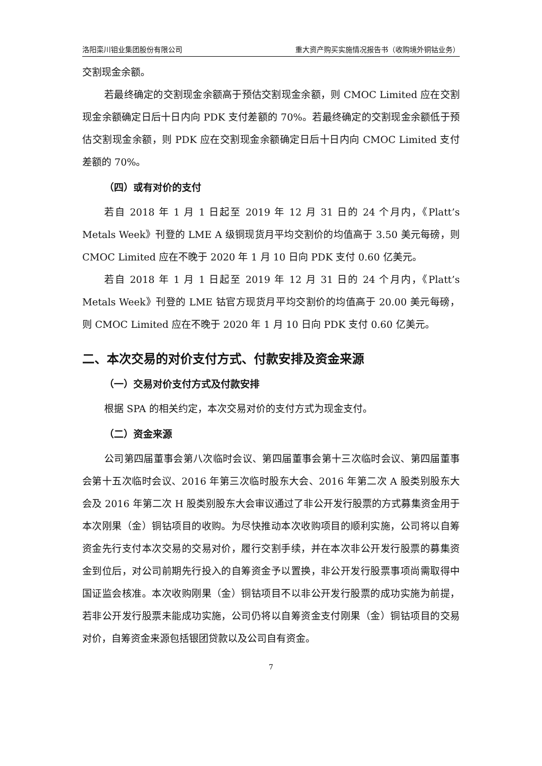洛阳栾川钼业集团股份有限公司 重大资产购买实施情况报告书（收购境外铜钴业务）
交割现金余额。
若最终确定的交割现金余额高于预估交割现金余额，则 CMOC Limited 应在交割现金余额确定日后十日内向 PDK 支付差额的 70%。若最终确定的交割现金余额低于预估交割现金余额，则 PDK 应在交割现金余额确定日后十日内向 CMOC Limited 支付差额的 70%。
（四）或有对价的支付
若自 2018 年 1 月 1 日起至 2019 年 12 月 31 日的 24 个月内，《Platt’s Metals Week》刊登的 LME A 级铜现货月平均交割价的均值高于 3.50 美元每磅，则 CMOC Limited 应在不晚于 2020 年 1 月 10 日向 PDK 支付 0.60 亿美元。
若自 2018 年 1 月 1 日起至 2019 年 12 月 31 日的 24 个月内，《Platt’s Metals Week》刊登的 LME 钴官方现货月平均交割价的均值高于 20.00 美元每磅，则 CMOC Limited 应在不晚于 2020 年 1 月 10 日向 PDK 支付 0.60 亿美元。
二、本次交易的对价支付方式、付款安排及资金来源
（一）交易对价支付方式及付款安排
根据 SPA 的相关约定，本次交易对价的支付方式为现金支付。
（二）资金来源
公司第四届董事会第八次临时会议、第四届董事会第十三次临时会议、第四届董事会第十五次临时会议、2016 年第三次临时股东大会、2016 年第二次 A 股类别股东大会及 2016 年第二次 H 股类别股东大会审议通过了非公开发行股票的方式募集资金用于本次刚果（金）铜钴项目的收购。为尽快推动本次收购项目的顺利实施，公司将以自筹资金先行支付本次交易的交易对价，履行交割手续，并在本次非公开发行股票的募集资金到位后，对公司前期先行投入的自筹资金予以置换，非公开发行股票事项尚需取得中国证监会核准。本次收购刚果（金）铜钴项目不以非公开发行股票的成功实施为前提，若非公开发行股票未能成功实施，公司仍将以自筹资金支付刚果（金）铜钴项目的交易对价，自筹资金来源包括银团贷款以及公司自有资金。
7